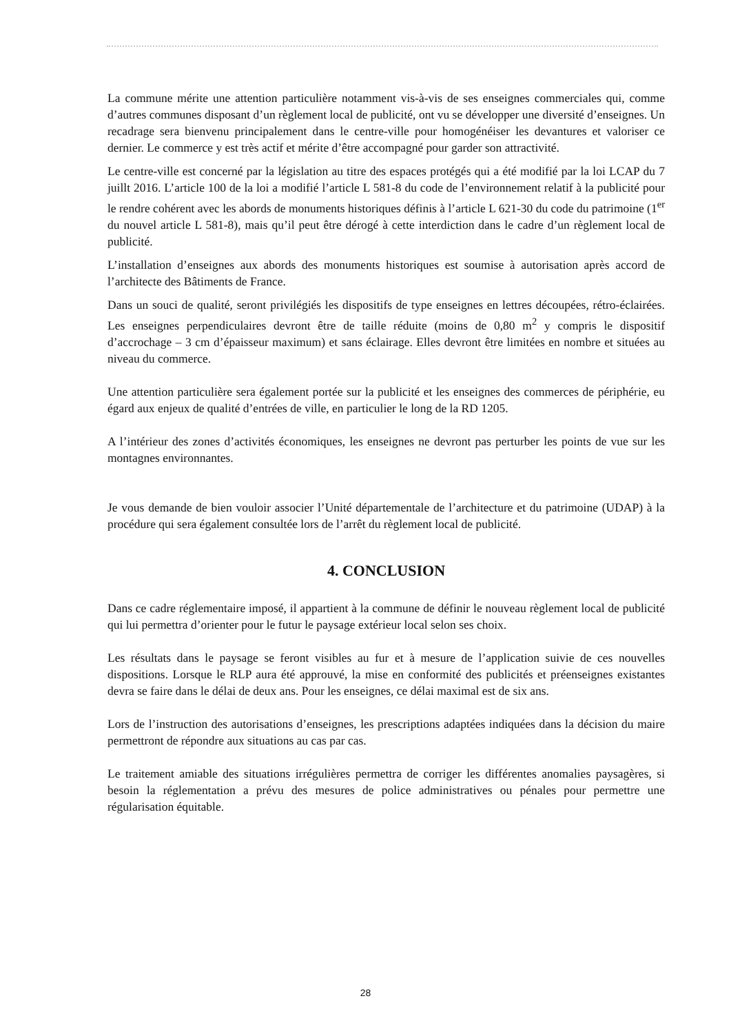La commune mérite une attention particulière notamment vis-à-vis de ses enseignes commerciales qui, comme d’autres communes disposant d’un règlement local de publicité, ont vu se développer une diversité d’enseignes. Un recadrage sera bienvenu principalement dans le centre-ville pour homogénéiser les devantures et valoriser ce dernier. Le commerce y est très actif et mérite d’être accompagné pour garder son attractivité.
Le centre-ville est concerné par la législation au titre des espaces protégés qui a été modifié par la loi LCAP du 7 juillt 2016. L’article 100 de la loi a modifié l’article L 581-8 du code de l’environnement relatif à la publicité pour le rendre cohérent avec les abords de monuments historiques définis à l’article L 621-30 du code du patrimoine (1<sup>er</sup> du nouvel article L 581-8), mais qu’il peut être dérogé à cette interdiction dans le cadre d’un règlement local de publicité.
L’installation d’enseignes aux abords des monuments historiques est soumise à autorisation après accord de l’architecte des Bâtiments de France.
Dans un souci de qualité, seront privilégiés les dispositifs de type enseignes en lettres découpées, rétro-éclairées. Les enseignes perpendiculaires devront être de taille réduite (moins de 0,80 m<sup>2</sup> y compris le dispositif d’accrochage – 3 cm d’épaisseur maximum) et sans éclairage. Elles devront être limitées en nombre et situées au niveau du commerce.
Une attention particulière sera également portée sur la publicité et les enseignes des commerces de périphérie, eu égard aux enjeux de qualité d’entrées de ville, en particulier le long de la RD 1205.
A l’intérieur des zones d’activités économiques, les enseignes ne devront pas perturber les points de vue sur les montagnes environnantes.
Je vous demande de bien vouloir associer l’Unité départementale de l’architecture et du patrimoine (UDAP) à la procédure qui sera également consultée lors de l’arrêt du règlement local de publicité.
4. CONCLUSION
Dans ce cadre réglementaire imposé, il appartient à la commune de définir le nouveau règlement local de publicité qui lui permettra d’orienter pour le futur le paysage extérieur local selon ses choix.
Les résultats dans le paysage se feront visibles au fur et à mesure de l’application suivie de ces nouvelles dispositions. Lorsque le RLP aura été approuvé, la mise en conformité des publicités et préenseignes existantes devra se faire dans le délai de deux ans. Pour les enseignes, ce délai maximal est de six ans.
Lors de l’instruction des autorisations d’enseignes, les prescriptions adaptées indiquées dans la décision du maire permettront de répondre aux situations au cas par cas.
Le traitement amiable des situations irrégulières permettra de corriger les différentes anomalies paysagères, si besoin la réglementation a prévu des mesures de police administratives ou pénales pour permettre une régularisation équitable.
28